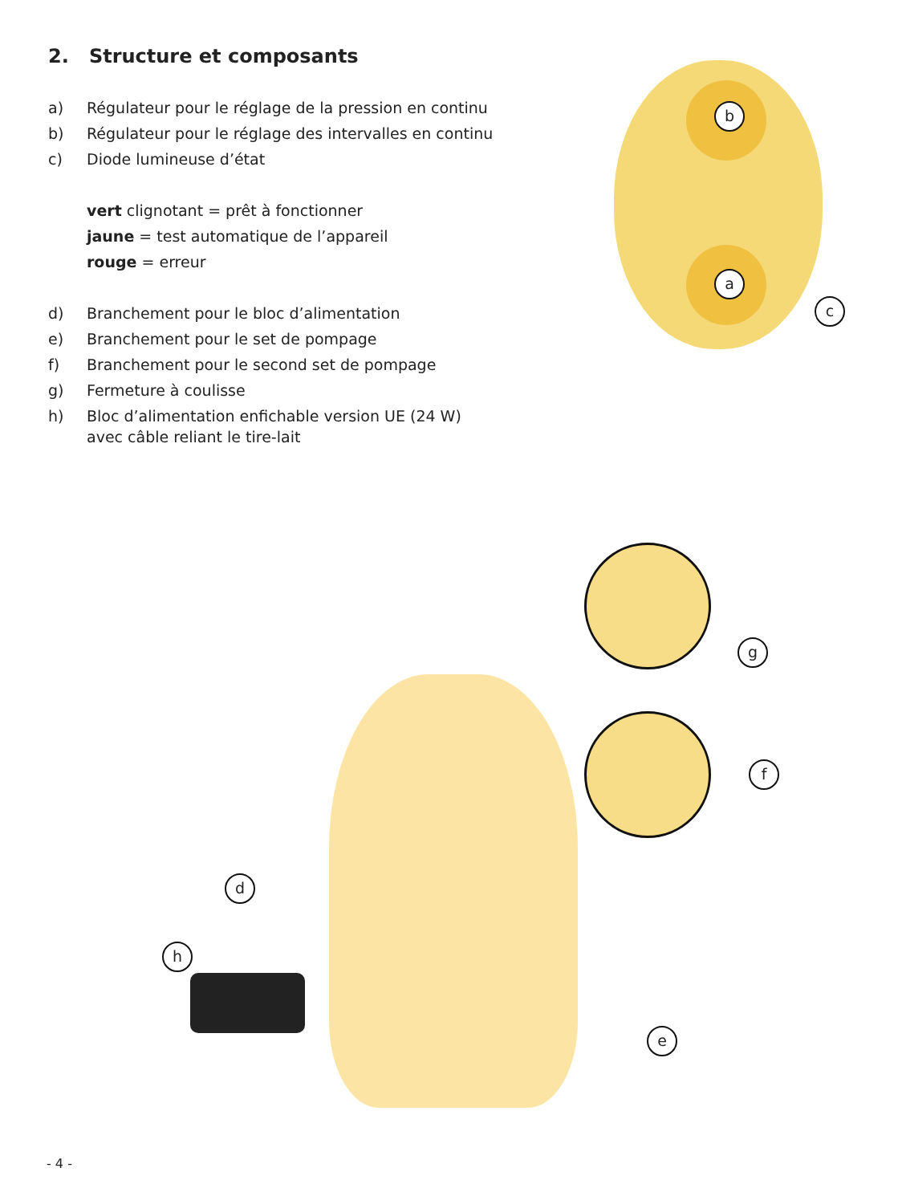2. Structure et composants
a) Régulateur pour le réglage de la pression en continu
b) Régulateur pour le réglage des intervalles en continu
c) Diode lumineuse d’état
vert clignotant = prêt à fonctionner
jaune = test automatique de l’appareil
rouge = erreur
d) Branchement pour le bloc d’alimentation
e) Branchement pour le set de pompage
f) Branchement pour le second set de pompage
g) Fermeture à coulisse
h) Bloc d’alimentation enfichable version UE (24 W)
avec câble reliant le tire-lait
b
a
c
g
f
d
h
e
- 4 -